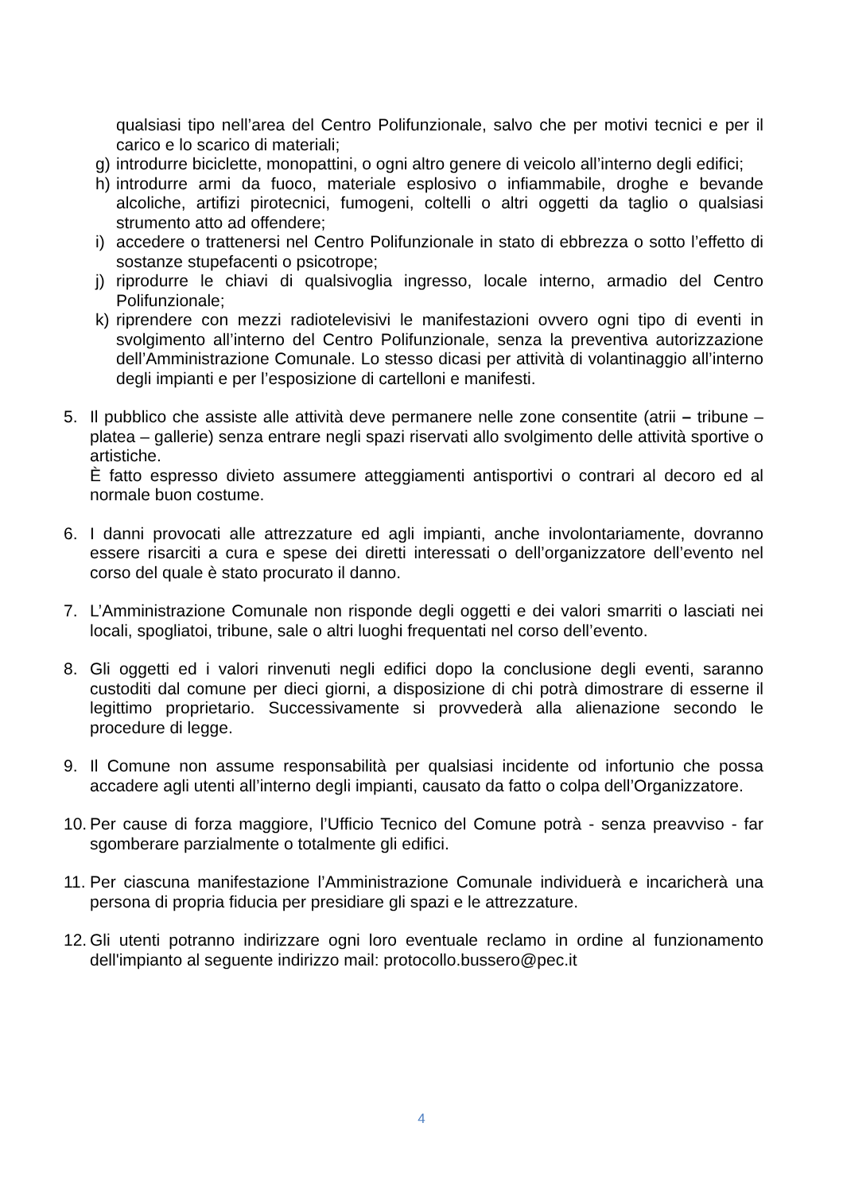qualsiasi tipo nell’area del Centro Polifunzionale, salvo che per motivi tecnici e per il carico e lo scarico di materiali;
g) introdurre biciclette, monopattini, o ogni altro genere di veicolo all’interno degli edifici;
h) introdurre armi da fuoco, materiale esplosivo o infiammabile, droghe e bevande alcoliche, artifizi pirotecnici, fumogeni, coltelli o altri oggetti da taglio o qualsiasi strumento atto ad offendere;
i) accedere o trattenersi nel Centro Polifunzionale in stato di ebbrezza o sotto l’effetto di sostanze stupefacenti o psicotrope;
j) riprodurre le chiavi di qualsivoglia ingresso, locale interno, armadio del Centro Polifunzionale;
k) riprendere con mezzi radiotelevisivi le manifestazioni ovvero ogni tipo di eventi in svolgimento all’interno del Centro Polifunzionale, senza la preventiva autorizzazione dell’Amministrazione Comunale. Lo stesso dicasi per attività di volantinaggio all’interno degli impianti e per l’esposizione di cartelloni e manifesti.
5. Il pubblico che assiste alle attività deve permanere nelle zone consentite (atrii – tribune – platea – gallerie) senza entrare negli spazi riservati allo svolgimento delle attività sportive o artistiche.
È fatto espresso divieto assumere atteggiamenti antisportivi o contrari al decoro ed al normale buon costume.
6. I danni provocati alle attrezzature ed agli impianti, anche involontariamente, dovranno essere risarciti a cura e spese dei diretti interessati o dell’organizzatore dell’evento nel corso del quale è stato procurato il danno.
7. L’Amministrazione Comunale non risponde degli oggetti e dei valori smarriti o lasciati nei locali, spogliatoi, tribune, sale o altri luoghi frequentati nel corso dell’evento.
8. Gli oggetti ed i valori rinvenuti negli edifici dopo la conclusione degli eventi, saranno custoditi dal comune per dieci giorni, a disposizione di chi potrà dimostrare di esserne il legittimo proprietario. Successivamente si provvederà alla alienazione secondo le procedure di legge.
9. Il Comune non assume responsabilità per qualsiasi incidente od infortunio che possa accadere agli utenti all’interno degli impianti, causato da fatto o colpa dell’Organizzatore.
10. Per cause di forza maggiore, l’Ufficio Tecnico del Comune potrà - senza preavviso - far sgomberare parzialmente o totalmente gli edifici.
11. Per ciascuna manifestazione l’Amministrazione Comunale individuerà e incaricherà una persona di propria fiducia per presidiare gli spazi e le attrezzature.
12. Gli utenti potranno indirizzare ogni loro eventuale reclamo in ordine al funzionamento dell'impianto al seguente indirizzo mail: protocollo.bussero@pec.it
4